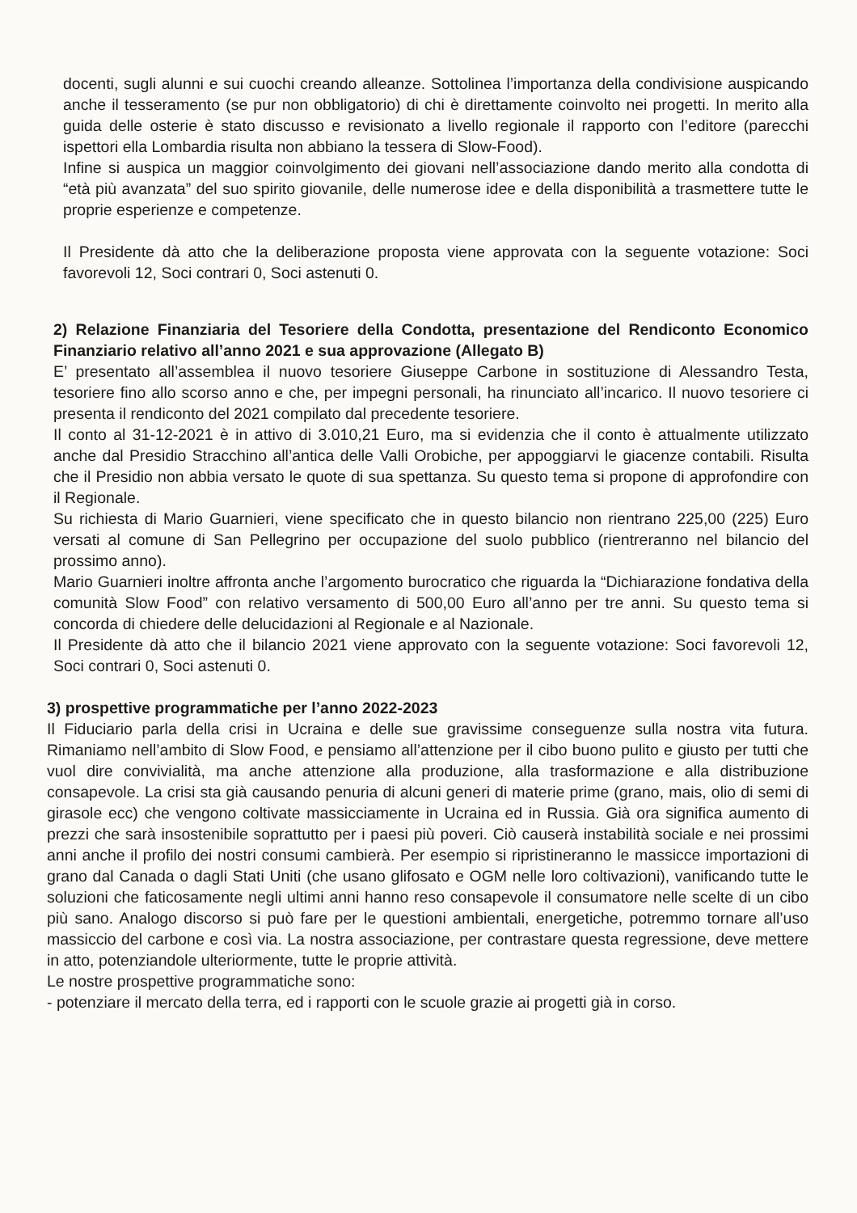docenti, sugli alunni e sui cuochi creando alleanze. Sottolinea l’importanza della condivisione auspicando anche il tesseramento (se pur non obbligatorio) di chi è direttamente coinvolto nei progetti. In merito alla guida delle osterie è stato discusso e revisionato a livello regionale il rapporto con l’editore (parecchi ispettori ella Lombardia risulta non abbiano la tessera di Slow-Food).
Infine si auspica un maggior coinvolgimento dei giovani nell’associazione dando merito alla condotta di “età più avanzata” del suo spirito giovanile, delle numerose idee e della disponibilità a trasmettere tutte le proprie esperienze e competenze.
Il Presidente dà atto che la deliberazione proposta viene approvata con la seguente votazione: Soci favorevoli 12, Soci contrari 0, Soci astenuti 0.
2) Relazione Finanziaria del Tesoriere della Condotta, presentazione del Rendiconto Economico Finanziario relativo all’anno 2021 e sua approvazione (Allegato B)
E’ presentato all’assemblea il nuovo tesoriere Giuseppe Carbone in sostituzione di Alessandro Testa, tesoriere fino allo scorso anno e che, per impegni personali, ha rinunciato all’incarico. Il nuovo tesoriere ci presenta il rendiconto del 2021 compilato dal precedente tesoriere.
Il conto al 31-12-2021 è in attivo di 3.010,21 Euro, ma si evidenzia che il conto è attualmente utilizzato anche dal Presidio Stracchino all’antica delle Valli Orobiche, per appoggiarvi le giacenze contabili. Risulta che il Presidio non abbia versato le quote di sua spettanza. Su questo tema si propone di approfondire con il Regionale.
Su richiesta di Mario Guarnieri, viene specificato che in questo bilancio non rientrano 225,00 (225) Euro versati al comune di San Pellegrino per occupazione del suolo pubblico (rientreranno nel bilancio del prossimo anno).
Mario Guarnieri inoltre affronta anche l’argomento burocratico che riguarda la “Dichiarazione fondativa della comunità Slow Food” con relativo versamento di 500,00 Euro all’anno per tre anni. Su questo tema si concorda di chiedere delle delucidazioni al Regionale e al Nazionale.
Il Presidente dà atto che il bilancio 2021 viene approvato con la seguente votazione: Soci favorevoli 12, Soci contrari 0, Soci astenuti 0.
3) prospettive programmatiche per l’anno 2022-2023
Il Fiduciario parla della crisi in Ucraina e delle sue gravissime conseguenze sulla nostra vita futura. Rimaniamo nell’ambito di Slow Food, e pensiamo all’attenzione per il cibo buono pulito e giusto per tutti che vuol dire convivialità, ma anche attenzione alla produzione, alla trasformazione e alla distribuzione consapevole. La crisi sta già causando penuria di alcuni generi di materie prime (grano, mais, olio di semi di girasole ecc) che vengono coltivate massicciamente in Ucraina ed in Russia. Già ora significa aumento di prezzi che sarà insostenibile soprattutto per i paesi più poveri. Ciò causerà instabilità sociale e nei prossimi anni anche il profilo dei nostri consumi cambierà. Per esempio si ripristineranno le massicce importazioni di grano dal Canada o dagli Stati Uniti (che usano glifosato e OGM nelle loro coltivazioni), vanificando tutte le soluzioni che faticosamente negli ultimi anni hanno reso consapevole il consumatore nelle scelte di un cibo più sano. Analogo discorso si può fare per le questioni ambientali, energetiche, potremmo tornare all’uso massiccio del carbone e così via. La nostra associazione, per contrastare questa regressione, deve mettere in atto, potenziandole ulteriormente, tutte le proprie attività.
Le nostre prospettive programmatiche sono:
- potenziare il mercato della terra, ed i rapporti con le scuole grazie ai progetti già in corso.